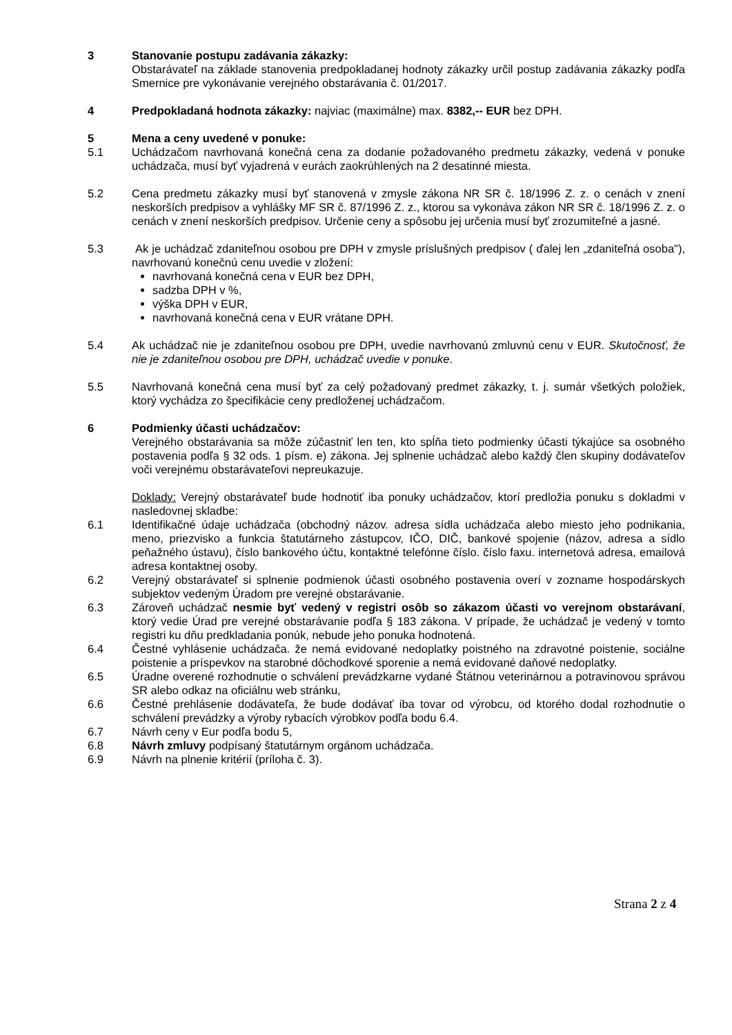3 Stanovanie postupu zadávania zákazky:
Obstarávateľ na základe stanovenia predpokladanej hodnoty zákazky určil postup zadávania zákazky podľa Smernice pre vykonávanie verejného obstarávania č. 01/2017.
4 Predpokladaná hodnota zákazky: najviac (maximálne) max. 8382,-- EUR bez DPH.
5 Mena a ceny uvedené v ponuke:
5.1 Uchádzačom navrhovaná konečná cena za dodanie požadovaného predmetu zákazky, vedená v ponuke uchádzača, musí byť vyjadrená v eurách zaokrúhlených na 2 desatinné miesta.
5.2 Cena predmetu zákazky musí byť stanovená v zmysle zákona NR SR č. 18/1996 Z. z. o cenách v znení neskorších predpisov a vyhlášky MF SR č. 87/1996 Z. z., ktorou sa vykonáva zákon NR SR č. 18/1996 Z. z. o cenách v znení neskorších predpisov. Určenie ceny a spôsobu jej určenia musí byť zrozumiteľné a jasné.
5.3 Ak je uchádzač zdaniteľnou osobou pre DPH v zmysle príslušných predpisov ( ďalej len „zdaniteľná osoba"), navrhovanú konečnú cenu uvedie v zložení:
navrhovaná konečná cena v EUR bez DPH,
sadzba DPH v %,
výška DPH v EUR,
navrhovaná konečná cena v EUR vrátane DPH.
5.4 Ak uchádzač nie je zdaniteľnou osobou pre DPH, uvedie navrhovanú zmluvnú cenu v EUR. Skutočnosť, že nie je zdaniteľnou osobou pre DPH, uchádzač uvedie v ponuke.
5.5 Navrhovaná konečná cena musí byť za celý požadovaný predmet zákazky, t. j. sumár všetkých položiek, ktorý vychádza zo špecifikácie ceny predloženej uchádzačom.
6 Podmienky účasti uchádzačov:
Verejného obstarávania sa môže zúčastniť len ten, kto spĺňa tieto podmienky účasti týkajúce sa osobného postavenia podľa § 32 ods. 1 písm. e) zákona. Jej splnenie uchádzač alebo každý člen skupiny dodávateľov voči verejnému obstarávateľovi nepreukazuje.
Doklady: Verejný obstarávateľ bude hodnotiť iba ponuky uchádzačov, ktorí predložia ponuku s dokladmi v nasledovnej skladbe:
6.1 Identifikačné údaje uchádzača (obchodný názov. adresa sídla uchádzača alebo miesto jeho podnikania, meno, priezvisko a funkcia štatutárneho zástupcov, IČO, DIČ, bankové spojenie (názov, adresa a sídlo peňažného ústavu), číslo bankového účtu, kontaktné telefónne číslo. číslo faxu. internetová adresa, emailová adresa kontaktnej osoby.
6.2 Verejný obstarávateľ si splnenie podmienok účasti osobného postavenia overí v zozname hospodárskych subjektov vedeným Úradom pre verejné obstarávanie.
6.3 Zároveň uchádzač nesmie byť vedený v registri osôb so zákazom účasti vo verejnom obstarávaní, ktorý vedie Úrad pre verejné obstarávanie podľa § 183 zákona. V prípade, že uchádzač je vedený v tomto registri ku dňu predkladania ponúk, nebude jeho ponuka hodnotená.
6.4 Čestné vyhlásenie uchádzača. že nemá evidované nedoplatky poistného na zdravotné poistenie, sociálne poistenie a príspevkov na starobné dôchodkové sporenie a nemá evidované daňové nedoplatky.
6.5 Úradne overené rozhodnutie o schválení prevádzkarne vydané Štátnou veterinárnou a potravinovou správou SR alebo odkaz na oficiálnu web stránku,
6.6 Čestné prehlásenie dodávateľa, že bude dodávať iba tovar od výrobcu, od ktorého dodal rozhodnutie o schválení prevádzky a výroby rybacích výrobkov podľa bodu 6.4.
6.7 Návrh ceny v Eur podľa bodu 5,
6.8 Návrh zmluvy podpísaný štatutárnym orgánom uchádzača.
6.9 Návrh na plnenie kritérií (príloha č. 3).
Strana 2 z 4